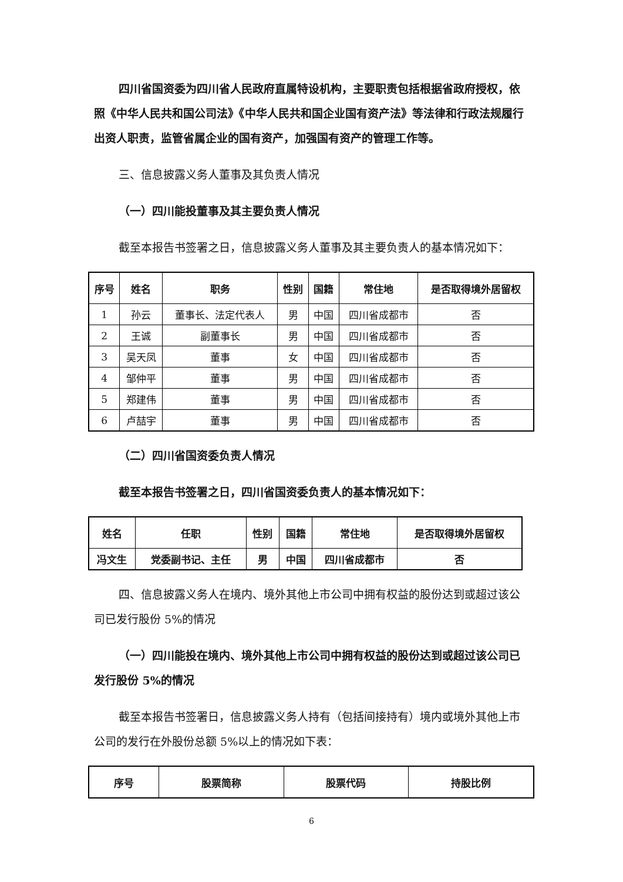四川省国资委为四川省人民政府直属特设机构，主要职责包括根据省政府授权，依照《中华人民共和国公司法》《中华人民共和国企业国有资产法》等法律和行政法规履行出资人职责，监管省属企业的国有资产，加强国有资产的管理工作等。
三、信息披露义务人董事及其负责人情况
（一）四川能投董事及其主要负责人情况
截至本报告书签署之日，信息披露义务人董事及其主要负责人的基本情况如下：
| 序号 | 姓名 | 职务 | 性别 | 国籍 | 常住地 | 是否取得境外居留权 |
| --- | --- | --- | --- | --- | --- | --- |
| 1 | 孙云 | 董事长、法定代表人 | 男 | 中国 | 四川省成都市 | 否 |
| 2 | 王诚 | 副董事长 | 男 | 中国 | 四川省成都市 | 否 |
| 3 | 吴天凤 | 董事 | 女 | 中国 | 四川省成都市 | 否 |
| 4 | 邹仲平 | 董事 | 男 | 中国 | 四川省成都市 | 否 |
| 5 | 郑建伟 | 董事 | 男 | 中国 | 四川省成都市 | 否 |
| 6 | 卢喆宇 | 董事 | 男 | 中国 | 四川省成都市 | 否 |
（二）四川省国资委负责人情况
截至本报告书签署之日，四川省国资委负责人的基本情况如下：
| 姓名 | 任职 | 性别 | 国籍 | 常住地 | 是否取得境外居留权 |
| --- | --- | --- | --- | --- | --- |
| 冯文生 | 党委副书记、主任 | 男 | 中国 | 四川省成都市 | 否 |
四、信息披露义务人在境内、境外其他上市公司中拥有权益的股份达到或超过该公司已发行股份 5%的情况
（一）四川能投在境内、境外其他上市公司中拥有权益的股份达到或超过该公司已发行股份 5%的情况
截至本报告书签署日，信息披露义务人持有（包括间接持有）境内或境外其他上市公司的发行在外股份总额 5%以上的情况如下表：
| 序号 | 股票简称 | 股票代码 | 持股比例 |
| --- | --- | --- | --- |
6